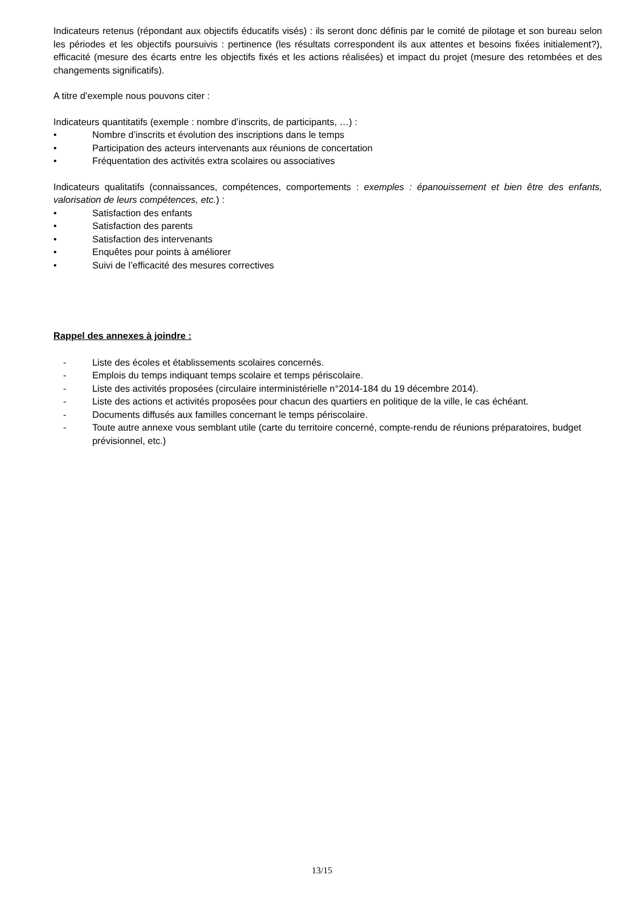Indicateurs retenus (répondant aux objectifs éducatifs visés) : ils seront donc définis par le comité de pilotage et son bureau selon les périodes et les objectifs poursuivis : pertinence (les résultats correspondent ils aux attentes et besoins fixées initialement?), efficacité (mesure des écarts entre les objectifs fixés et les actions réalisées) et impact du projet (mesure des retombées et des changements significatifs).
A titre d’exemple nous pouvons citer :
Indicateurs quantitatifs (exemple : nombre d’inscrits, de participants, …) :
• Nombre d’inscrits et évolution des inscriptions dans le temps
• Participation des acteurs intervenants aux réunions de concertation
• Fréquentation des activités extra scolaires ou associatives
Indicateurs qualitatifs (connaissances, compétences, comportements : exemples : épanouissement et bien être des enfants, valorisation de leurs compétences, etc.) :
• Satisfaction des enfants
• Satisfaction des parents
• Satisfaction des intervenants
• Enquêtes pour points à améliorer
• Suivi de l’efficacité des mesures correctives
Rappel des annexes à joindre :
- Liste des écoles et établissements scolaires concernés.
- Emplois du temps indiquant temps scolaire et temps périscolaire.
- Liste des activités proposées (circulaire interministérielle n°2014-184 du 19 décembre 2014).
- Liste des actions et activités proposées pour chacun des quartiers en politique de la ville, le cas échéant.
- Documents diffusés aux familles concernant le temps périscolaire.
- Toute autre annexe vous semblant utile (carte du territoire concerné, compte-rendu de réunions préparatoires, budget prévisionnel, etc.)
13/15